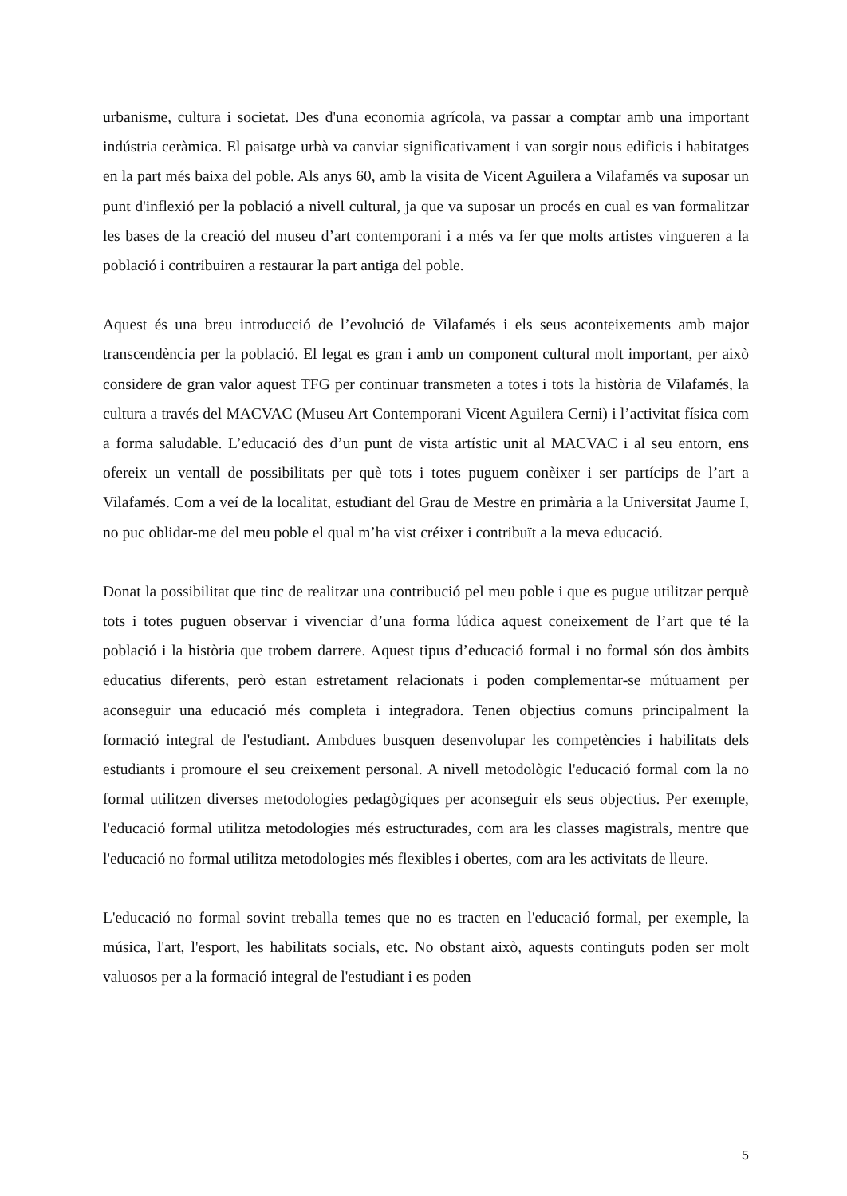urbanisme, cultura i societat. Des d'una economia agrícola, va passar a comptar amb una important indústria ceràmica. El paisatge urbà va canviar significativament i van sorgir nous edificis i habitatges en la part més baixa del poble. Als anys 60, amb la visita de Vicent Aguilera a Vilafamés va suposar un punt d'inflexió per la població a nivell cultural, ja que va suposar un procés en cual es van formalitzar les bases de la creació del museu d’art contemporani i a més va fer que molts artistes vingueren a la població i contribuiren a restaurar la part antiga del poble.
Aquest és una breu introducció de l’evolució de Vilafamés i els seus aconteixements amb major transcendència per la població. El legat es gran i amb un component cultural molt important, per això considere de gran valor aquest TFG per continuar transmeten a totes i tots la història de Vilafamés, la cultura a través del MACVAC (Museu Art Contemporani Vicent Aguilera Cerni) i l’activitat física com a forma saludable. L’educació des d’un punt de vista artístic unit al MACVAC i al seu entorn, ens ofereix un ventall de possibilitats per què tots i totes puguem conèixer i ser partícips de l’art a Vilafamés. Com a veí de la localitat, estudiant del Grau de Mestre en primària a la Universitat Jaume I, no puc oblidar-me del meu poble el qual m’ha vist créixer i contribuït a la meva educació.
Donat la possibilitat que tinc de realitzar una contribució pel meu poble i que es pugue utilitzar perquè tots i totes puguen observar i vivenciar d’una forma lúdica aquest coneixement de l’art que té la població i la història que trobem darrere. Aquest tipus d’educació formal i no formal són dos àmbits educatius diferents, però estan estretament relacionats i poden complementar-se mútuament per aconseguir una educació més completa i integradora. Tenen objectius comuns principalment la formació integral de l'estudiant. Ambdues busquen desenvolupar les competències i habilitats dels estudiants i promoure el seu creixement personal. A nivell metodològic l'educació formal com la no formal utilitzen diverses metodologies pedagògiques per aconseguir els seus objectius. Per exemple, l'educació formal utilitza metodologies més estructurades, com ara les classes magistrals, mentre que l'educació no formal utilitza metodologies més flexibles i obertes, com ara les activitats de lleure.
L'educació no formal sovint treballa temes que no es tracten en l'educació formal, per exemple, la música, l'art, l'esport, les habilitats socials, etc. No obstant això, aquests continguts poden ser molt valuosos per a la formació integral de l'estudiant i es poden
5